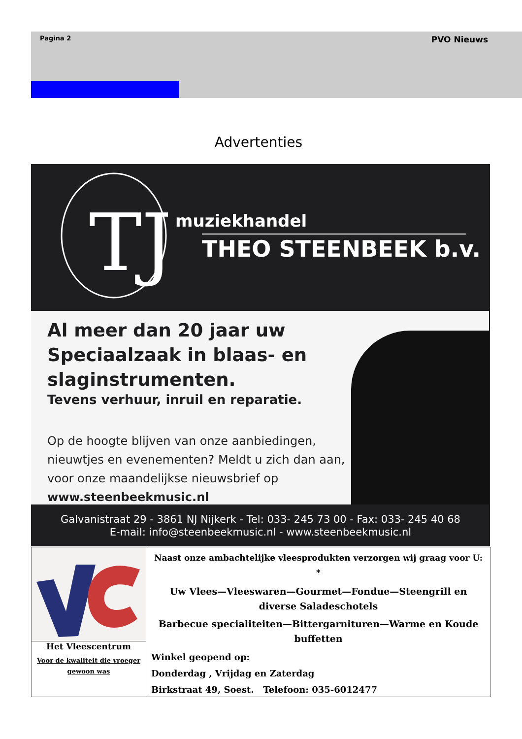Pagina 2 PVO Nieuws
Advertenties
TJ
muziekhandel
THEO STEENBEEK b.v.
Al meer dan 20 jaar uw Speciaalzaak in blaas- en slaginstrumenten.
Tevens verhuur, inruil en reparatie.
Op de hoogte blijven van onze aanbiedingen, nieuwtjes en evenementen? Meldt u zich dan aan, voor onze maandelijkse nieuwsbrief op
www.steenbeekmusic.nl
Galvanistraat 29 - 3861 NJ Nijkerk - Tel: 033- 245 73 00 - Fax: 033- 245 40 68
E-mail: info@steenbeekmusic.nl - www.steenbeekmusic.nl
Het Vleescentrum
Voor de kwaliteit die vroeger gewoon was
Naast onze ambachtelijke vleesprodukten verzorgen wij graag voor U:
*
Uw Vlees—Vleeswaren—Gourmet—Fondue—Steengrill en diverse Saladeschotels
Barbecue specialiteiten—Bittergarnituren—Warme en Koude buffetten
Winkel geopend op:
Donderdag , Vrijdag en Zaterdag
Birkstraat 49, Soest. Telefoon: 035-6012477